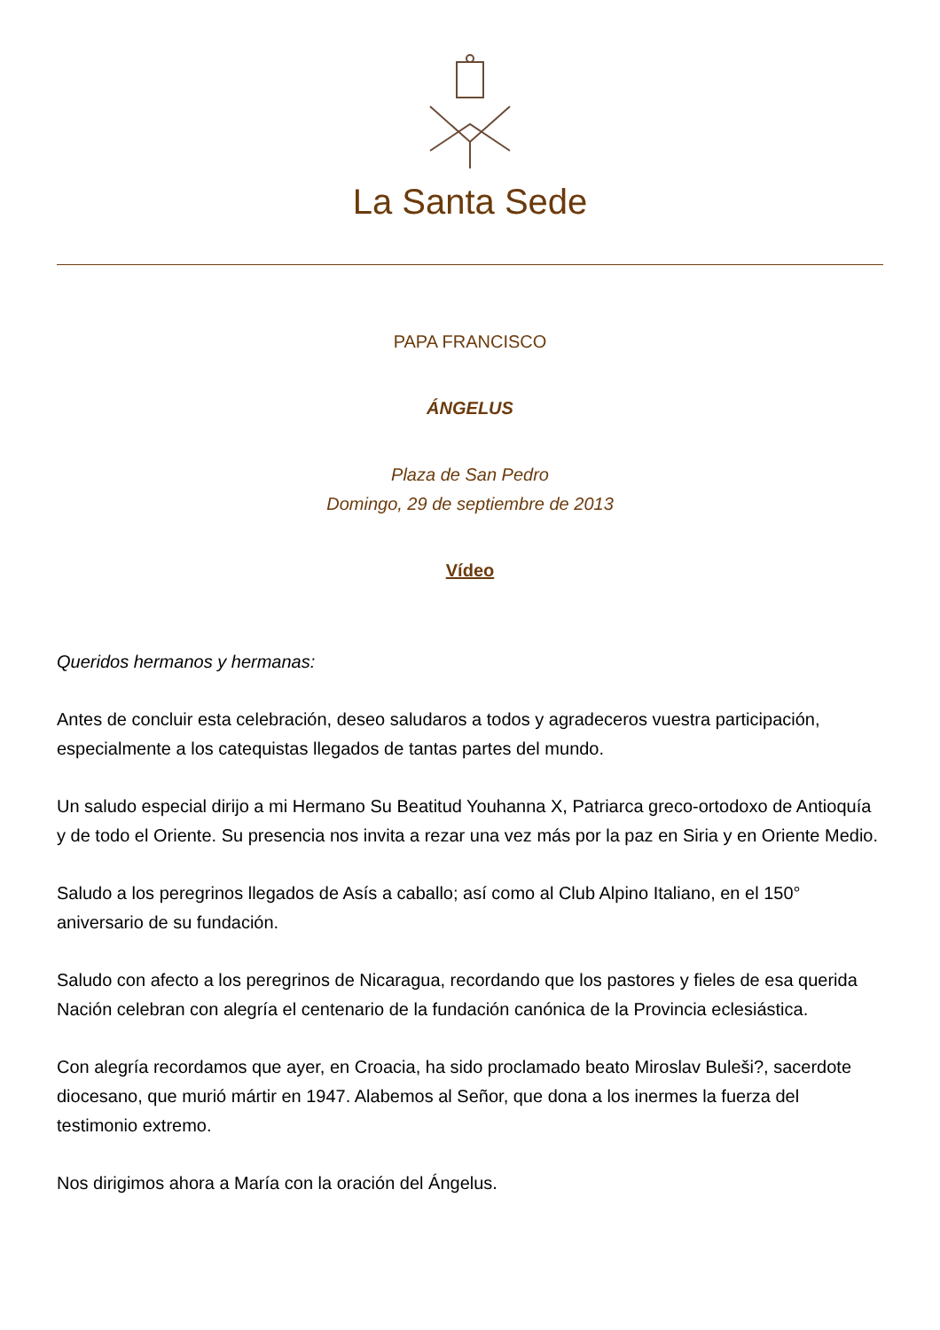La Santa Sede
PAPA FRANCISCO
ÁNGELUS
Plaza de San Pedro
Domingo, 29 de septiembre de 2013
Vídeo
Queridos hermanos y hermanas:
Antes de concluir esta celebración, deseo saludaros a todos y agradeceros vuestra participación, especialmente a los catequistas llegados de tantas partes del mundo.
Un saludo especial dirijo a mi Hermano Su Beatitud Youhanna X, Patriarca greco-ortodoxo de Antioquía y de todo el Oriente. Su presencia nos invita a rezar una vez más por la paz en Siria y en Oriente Medio.
Saludo a los peregrinos llegados de Asís a caballo; así como al Club Alpino Italiano, en el 150° aniversario de su fundación.
Saludo con afecto a los peregrinos de Nicaragua, recordando que los pastores y fieles de esa querida Nación celebran con alegría el centenario de la fundación canónica de la Provincia eclesiástica.
Con alegría recordamos que ayer, en Croacia, ha sido proclamado beato Miroslav Buleši?, sacerdote diocesano, que murió mártir en 1947. Alabemos al Señor, que dona a los inermes la fuerza del testimonio extremo.
Nos dirigimos ahora a María con la oración del Ángelus.